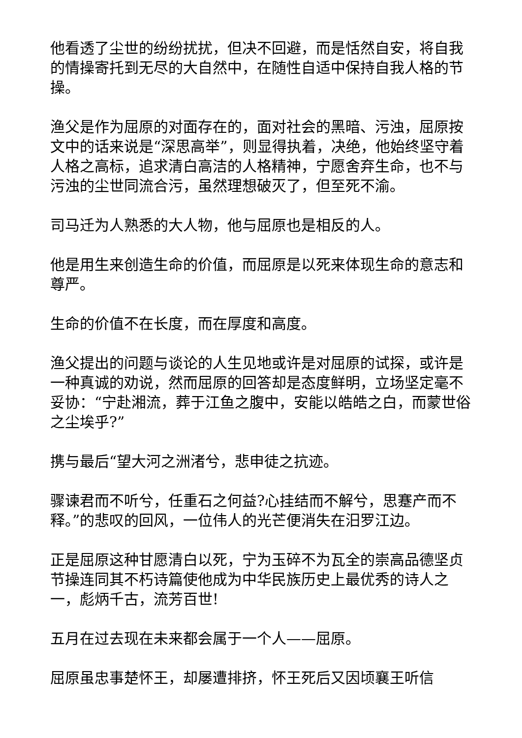他看透了尘世的纷纷扰扰，但决不回避，而是恬然自安，将自我的情操寄托到无尽的大自然中，在随性自适中保持自我人格的节操。
渔父是作为屈原的对面存在的，面对社会的黑暗、污浊，屈原按文中的话来说是“深思高举”，则显得执着，决绝，他始终坚守着人格之高标，追求清白高洁的人格精神，宁愿舍弃生命，也不与污浊的尘世同流合污，虽然理想破灭了，但至死不渝。
司马迁为人熟悉的大人物，他与屈原也是相反的人。
他是用生来创造生命的价值，而屈原是以死来体现生命的意志和尊严。
生命的价值不在长度，而在厚度和高度。
渔父提出的问题与谈论的人生见地或许是对屈原的试探，或许是一种真诚的劝说，然而屈原的回答却是态度鲜明，立场坚定毫不妥协：“宁赴湘流，葬于江鱼之腹中，安能以皓皓之白，而蒙世俗之尘埃乎?”
携与最后“望大河之洲渚兮，悲申徒之抗迹。
骤谏君而不听兮，任重石之何益?心挂结而不解兮，思蹇产而不释。”的悲叹的回风，一位伟人的光芒便消失在汨罗江边。
正是屈原这种甘愿清白以死，宁为玉碎不为瓦全的崇高品德坚贞节操连同其不朽诗篇使他成为中华民族历史上最优秀的诗人之一，彪炳千古，流芳百世!
五月在过去现在未来都会属于一个人——屈原。
屈原虽忠事楚怀王，却屡遭排挤，怀王死后又因顷襄王听信